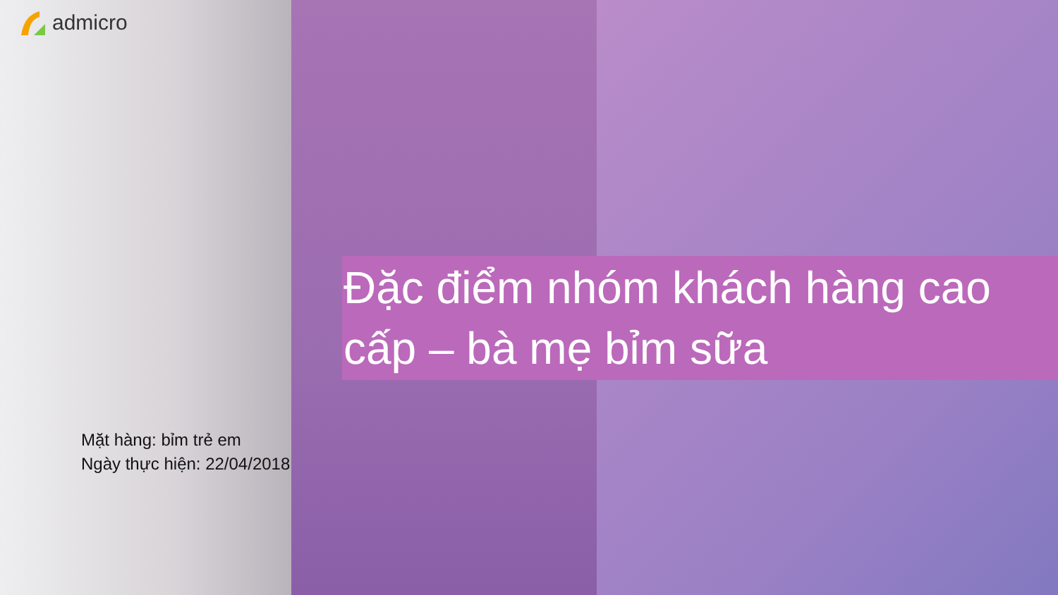admicro
Đặc điểm nhóm khách hàng cao cấp – bà mẹ bỉm sữa
Mặt hàng: bỉm trẻ em
Ngày thực hiện: 22/04/2018